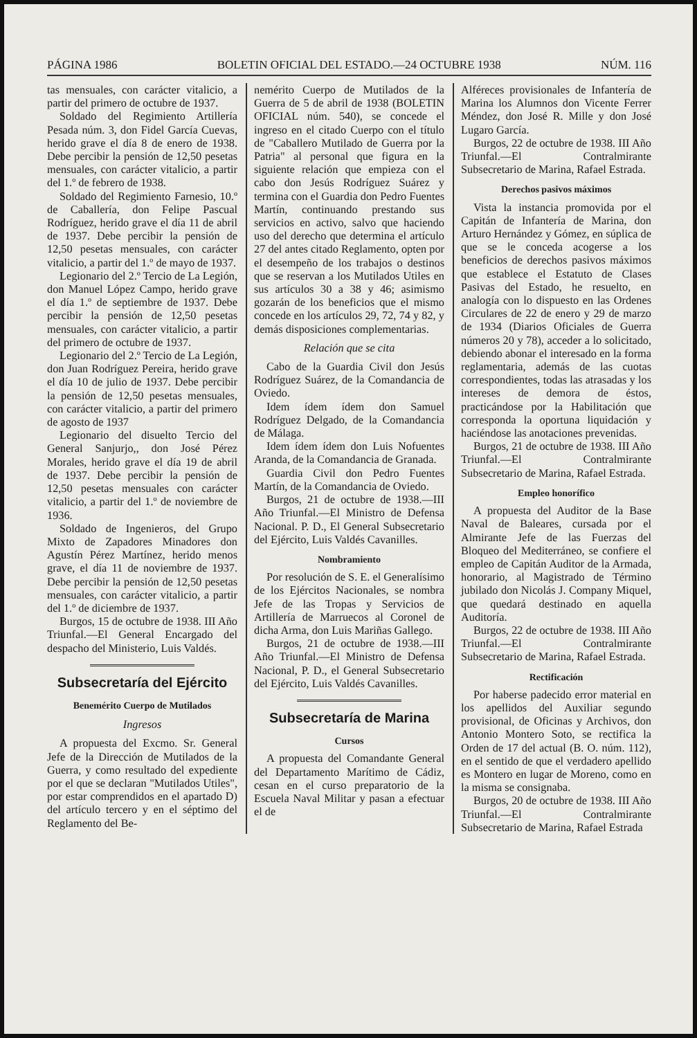PÁGINA 1986 BOLETIN OFICIAL DEL ESTADO.—24 OCTUBRE 1938 NÚM. 116
tas mensuales, con carácter vitalicio, a partir del primero de octubre de 1937.
Soldado del Regimiento Artillería Pesada núm. 3, don Fidel García Cuevas, herido grave el día 8 de enero de 1938. Debe percibir la pensión de 12,50 pesetas mensuales, con carácter vitalicio, a partir del 1.º de febrero de 1938.
Soldado del Regimiento Farnesio, 10.º de Caballería, don Felipe Pascual Rodríguez, herido grave el día 11 de abril de 1937. Debe percibir la pensión de 12,50 pesetas mensuales, con carácter vitalicio, a partir del 1.º de mayo de 1937.
Legionario del 2.º Tercio de La Legión, don Manuel López Campo, herido grave el día 1.º de septiembre de 1937. Debe percibir la pensión de 12,50 pesetas mensuales, con carácter vitalicio, a partir del primero de octubre de 1937.
Legionario del 2.º Tercio de La Legión, don Juan Rodríguez Pereira, herido grave el día 10 de julio de 1937. Debe percibir la pensión de 12,50 pesetas mensuales, con carácter vitalicio, a partir del primero de agosto de 1937
Legionario del disuelto Tercio del General Sanjurjo,, don José Pérez Morales, herido grave el día 19 de abril de 1937. Debe percibir la pensión de 12,50 pesetas mensuales con carácter vitalicio, a partir del 1.º de noviembre de 1936.
Soldado de Ingenieros, del Grupo Mixto de Zapadores Minadores don Agustín Pérez Martínez, herido menos grave, el día 11 de noviembre de 1937. Debe percibir la pensión de 12,50 pesetas mensuales, con carácter vitalicio, a partir del 1.º de diciembre de 1937.
Burgos, 15 de octubre de 1938. III Año Triunfal.—El General Encargado del despacho del Ministerio, Luis Valdés.
Subsecretaría del Ejército
Benemérito Cuerpo de Mutilados
Ingresos
A propuesta del Excmo. Sr. General Jefe de la Dirección de Mutilados de la Guerra, y como resultado del expediente por el que se declaran "Mutilados Utiles", por estar comprendidos en el apartado D) del artículo tercero y en el séptimo del Reglamento del Be-
nemérito Cuerpo de Mutilados de la Guerra de 5 de abril de 1938 (BOLETIN OFICIAL núm. 540), se concede el ingreso en el citado Cuerpo con el título de "Caballero Mutilado de Guerra por la Patria" al personal que figura en la siguiente relación que empieza con el cabo don Jesús Rodríguez Suárez y termina con el Guardia don Pedro Fuentes Martín, continuando prestando sus servicios en activo, salvo que haciendo uso del derecho que determina el artículo 27 del antes citado Reglamento, opten por el desempeño de los trabajos o destinos que se reservan a los Mutilados Utiles en sus artículos 30 a 38 y 46; asimismo gozarán de los beneficios que el mismo concede en los artículos 29, 72, 74 y 82, y demás disposiciones complementarias.
Relación que se cita
Cabo de la Guardia Civil don Jesús Rodríguez Suárez, de la Comandancia de Oviedo.
Idem ídem ídem don Samuel Rodríguez Delgado, de la Comandancia de Málaga.
Idem ídem ídem don Luis Nofuentes Aranda, de la Comandancia de Granada.
Guardia Civil don Pedro Fuentes Martín, de la Comandancia de Oviedo.
Burgos, 21 de octubre de 1938.—III Año Triunfal.—El Ministro de Defensa Nacional. P. D., El General Subsecretario del Ejército, Luis Valdés Cavanilles.
Nombramiento
Por resolución de S. E. el Generalísimo de los Ejércitos Nacionales, se nombra Jefe de las Tropas y Servicios de Artillería de Marruecos al Coronel de dicha Arma, don Luis Mariñas Gallego.
Burgos, 21 de octubre de 1938.—III Año Triunfal.—El Ministro de Defensa Nacional, P. D., el General Subsecretario del Ejército, Luis Valdés Cavanilles.
Subsecretaría de Marina
Cursos
A propuesta del Comandante General del Departamento Marítimo de Cádiz, cesan en el curso preparatorio de la Escuela Naval Militar y pasan a efectuar el de
Alféreces provisionales de Infantería de Marina los Alumnos don Vicente Ferrer Méndez, don José R. Mille y don José Lugaro García.
Burgos, 22 de octubre de 1938. III Año Triunfal.—El Contralmirante Subsecretario de Marina, Rafael Estrada.
Derechos pasivos máximos
Vista la instancia promovida por el Capitán de Infantería de Marina, don Arturo Hernández y Gómez, en súplica de que se le conceda acogerse a los beneficios de derechos pasivos máximos que establece el Estatuto de Clases Pasivas del Estado, he resuelto, en analogía con lo dispuesto en las Ordenes Circulares de 22 de enero y 29 de marzo de 1934 (Diarios Oficiales de Guerra números 20 y 78), acceder a lo solicitado, debiendo abonar el interesado en la forma reglamentaria, además de las cuotas correspondientes, todas las atrasadas y los intereses de demora de éstos, practicándose por la Habilitación que corresponda la oportuna liquidación y haciéndose las anotaciones prevenidas.
Burgos, 21 de octubre de 1938. III Año Triunfal.—El Contralmirante Subsecretario de Marina, Rafael Estrada.
Empleo honorífico
A propuesta del Auditor de la Base Naval de Baleares, cursada por el Almirante Jefe de las Fuerzas del Bloqueo del Mediterráneo, se confiere el empleo de Capitán Auditor de la Armada, honorario, al Magistrado de Término jubilado don Nicolás J. Company Miquel, que quedará destinado en aquella Auditoría.
Burgos, 22 de octubre de 1938. III Año Triunfal.—El Contralmirante Subsecretario de Marina, Rafael Estrada.
Rectificación
Por haberse padecido error material en los apellidos del Auxiliar segundo provisional, de Oficinas y Archivos, don Antonio Montero Soto, se rectifica la Orden de 17 del actual (B. O. núm. 112), en el sentido de que el verdadero apellido es Montero en lugar de Moreno, como en la misma se consignaba.
Burgos, 20 de octubre de 1938. III Año Triunfal.—El Contralmirante Subsecretario de Marina, Rafael Estrada